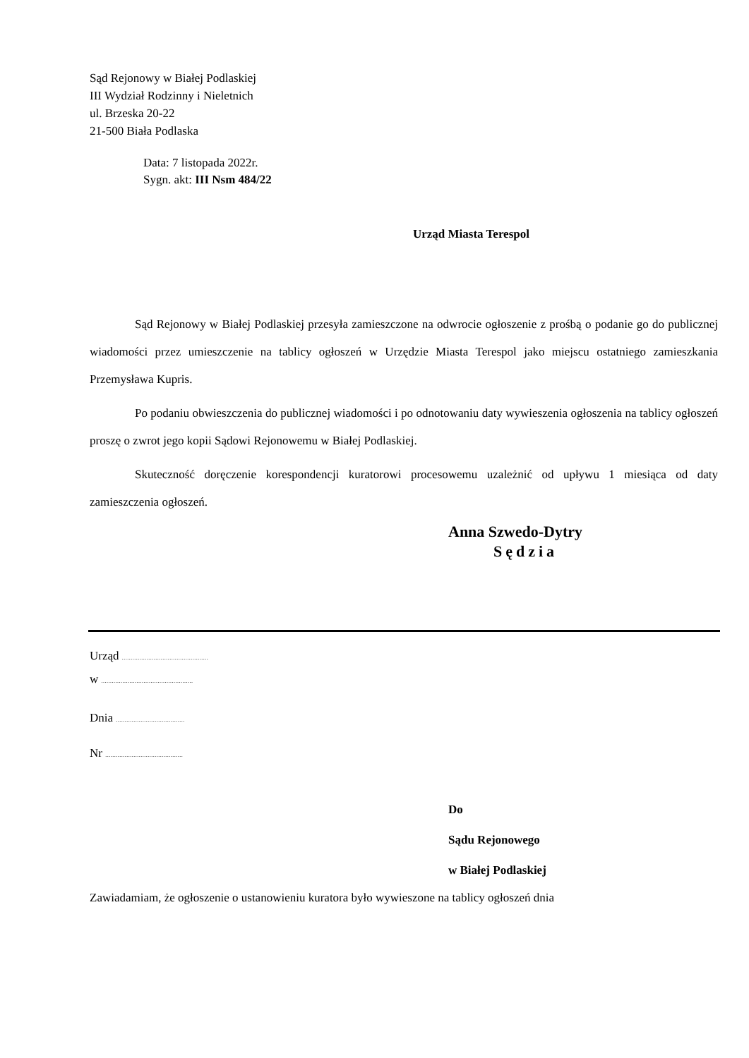Sąd Rejonowy w Białej Podlaskiej
III Wydział Rodzinny i Nieletnich
ul. Brzeska 20-22
21-500 Biała Podlaska
Data: 7 listopada 2022r.
Sygn. akt: III Nsm 484/22
Urząd Miasta Terespol
Sąd Rejonowy w Białej Podlaskiej przesyła zamieszczone na odwrocie ogłoszenie z prośbą o podanie go do publicznej wiadomości przez umieszczenie na tablicy ogłoszeń w Urzędzie Miasta Terespol jako miejscu ostatniego zamieszkania Przemysława Kupris.
Po podaniu obwieszczenia do publicznej wiadomości i po odnotowaniu daty wywieszenia ogłoszenia na tablicy ogłoszeń proszę o zwrot jego kopii Sądowi Rejonowemu w Białej Podlaskiej.
Skuteczność doręczenie korespondencji kuratorowi procesowemu uzależnić od upływu 1 miesiąca od daty zamieszczenia ogłoszeń.
Anna Szwedo-Dytry
Sędzia
Urząd .................................................
w ....................................................
Dnia .......................................
Nr ............................................
Do
Sądu Rejonowego
w Białej Podlaskiej
Zawiadamiam, że ogłoszenie o ustanowieniu kuratora było wywieszone na tablicy ogłoszeń dnia